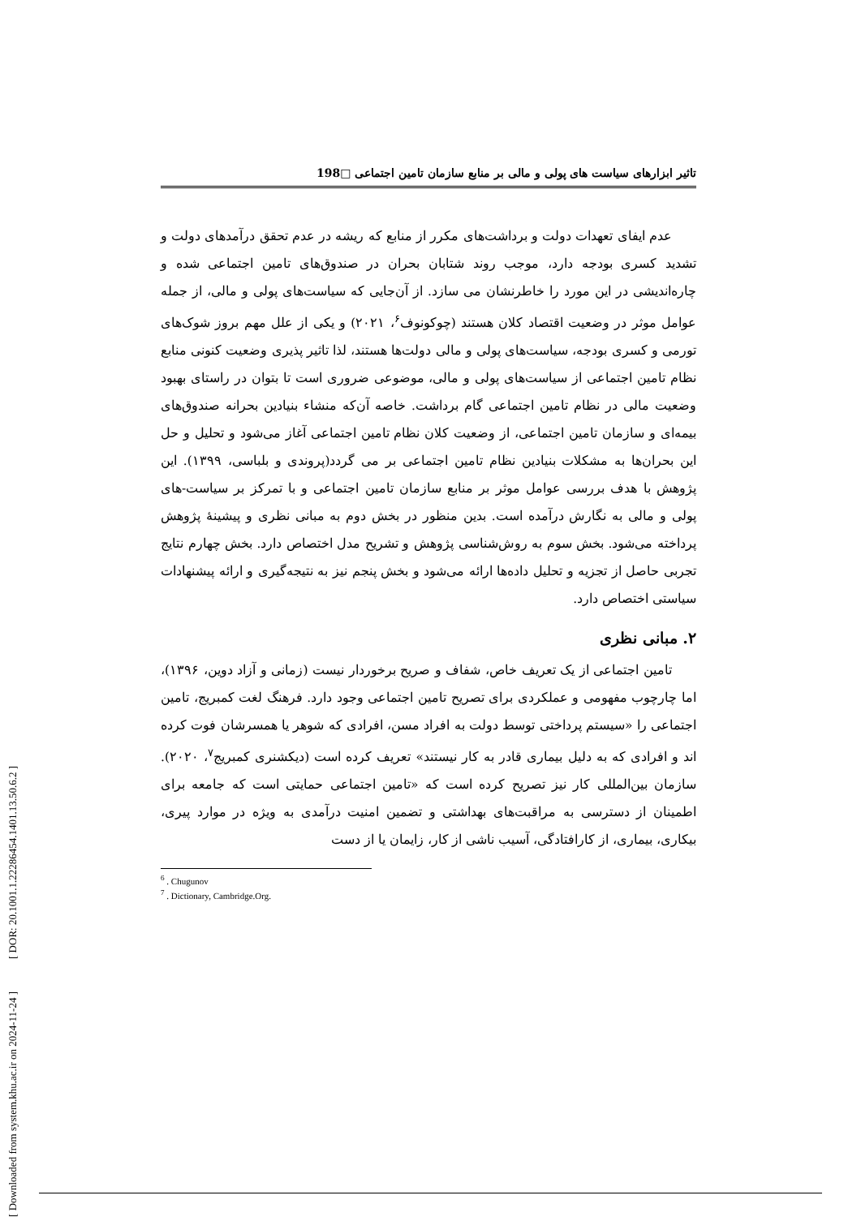[ DOR: 20.1001.1.22286454.1401.13.50.6.2 ]
[ Downloaded from system.khu.ac.ir on 2024-11-24 ]
تاثیر ابزارهای سیاست های پولی و مالی بر منابع سازمان تامین اجتماعی □198
عدم ایفای تعهدات دولت و برداشت‌های مکرر از منابع که ریشه در عدم تحقق درآمدهای دولت و تشدید کسری بودجه دارد، موجب روند شتابان بحران در صندوق‌های تامین اجتماعی شده و چاره‌اندیشی در این مورد را خاطرنشان می سازد. از آن‌جایی که سیاست‌های پولی و مالی، از جمله عوامل موثر در وضعیت اقتصاد کلان هستند (چوکونوف<sup>۶</sup>، ۲۰۲۱) و یکی از علل مهم بروز شوک‌های تورمی و کسری بودجه، سیاست‌های پولی و مالی دولت‌ها هستند، لذا تاثیر پذیری وضعیت کنونی منابع نظام تامین اجتماعی از سیاست‌های پولی و مالی، موضوعی ضروری است تا بتوان در راستای بهبود وضعیت مالی در نظام تامین اجتماعی گام برداشت. خاصه آن‌که منشاء بنیادین بحرانه صندوق‌های بیمه‌ای و سازمان تامین اجتماعی، از وضعیت کلان نظام تامین اجتماعی آغاز می‌شود و تحلیل و حل این بحران‌ها به مشکلات بنیادین نظام تامین اجتماعی بر می گردد(پروندی و بلباسی، ۱۳۹۹). این پژوهش با هدف بررسی عوامل موثر بر منابع سازمان تامین اجتماعی و با تمرکز بر سیاست-های پولی و مالی به نگارش درآمده است. بدین منظور در بخش دوم به مبانی نظری و پیشینۀ پژوهش پرداخته می‌شود. بخش سوم به روش‌شناسی پژوهش و تشریح مدل اختصاص دارد. بخش چهارم نتایج تجربی حاصل از تجزیه و تحلیل داده‌ها ارائه می‌شود و بخش پنجم نیز به نتیجه‌گیری و ارائه پیشنهادات سیاستی اختصاص دارد.
۲. مبانی نظری
تامین اجتماعی از یک تعریف خاص، شفاف و صریح برخوردار نیست (زمانی و آزاد دوین، ۱۳۹۶)، اما چارچوب مفهومی و عملکردی برای تصریح تامین اجتماعی وجود دارد. فرهنگ لغت کمبریج، تامین اجتماعی را «سیستم پرداختی توسط دولت به افراد مسن، افرادی که شوهر یا همسرشان فوت کرده اند و افرادی که به دلیل بیماری قادر به کار نیستند» تعریف کرده است (دیکشنری کمبریج<sup>۷</sup>، ۲۰۲۰). سازمان بین‌المللی کار نیز تصریح کرده است که «تامین اجتماعی حمایتی است که جامعه برای اطمینان از دسترسی به مراقبت‌های بهداشتی و تضمین امنیت درآمدی به ویژه در موارد پیری، بیکاری، بیماری، از کارافتادگی، آسیب ناشی از کار، زایمان یا از دست
<sup>6</sup> . Chugunov
<sup>7</sup> . Dictionary, Cambridge.Org.